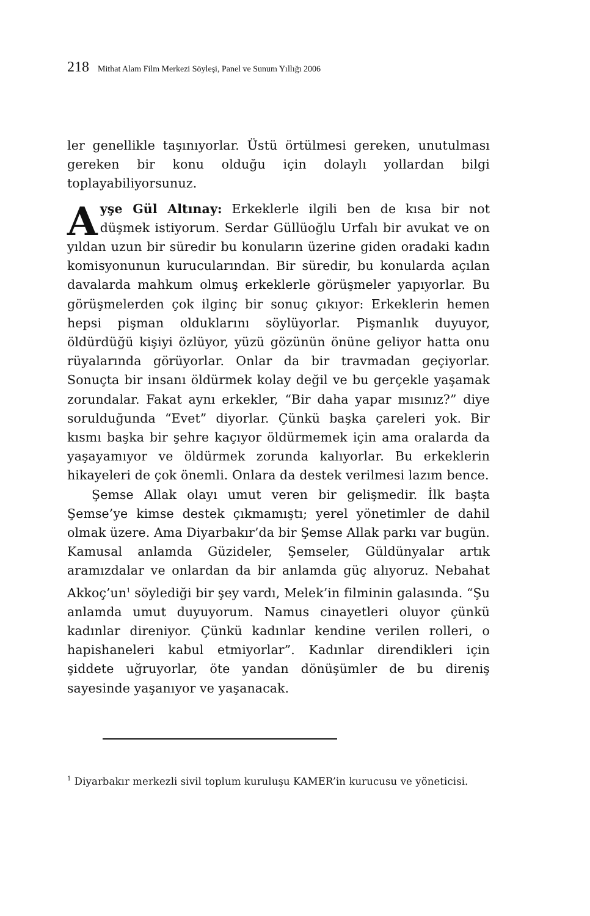218 Mithat Alam Film Merkezi Söyleşi, Panel ve Sunum Yıllığı 2006
ler genellikle taşınıyorlar. Üstü örtülmesi gereken, unutulması gereken bir konu olduğu için dolaylı yollardan bilgi toplayabiliyorsunuz.
Ayşe Gül Altınay: Erkeklerle ilgili ben de kısa bir not düşmek istiyorum. Serdar Güllüoğlu Urfalı bir avukat ve on yıldan uzun bir süredir bu konuların üzerine giden oradaki kadın komisyonunun kurucularından. Bir süredir, bu konularda açılan davalarda mahkum olmuş erkeklerle görüşmeler yapıyorlar. Bu görüşmelerden çok ilginç bir sonuç çıkıyor: Erkeklerin hemen hepsi pişman olduklarını söylüyorlar. Pişmanlık duyuyor, öldürdüğü kişiyi özlüyor, yüzü gözünün önüne geliyor hatta onu rüyalarında görüyorlar. Onlar da bir travmadan geçiyorlar. Sonuçta bir insanı öldürmek kolay değil ve bu gerçekle yaşamak zorundalar. Fakat aynı erkekler, “Bir daha yapar mısınız?” diye sorulduğunda “Evet” diyorlar. Çünkü başka çareleri yok. Bir kısmı başka bir şehre kaçıyor öldürmemek için ama oralarda da yaşayamıyor ve öldürmek zorunda kalıyorlar. Bu erkeklerin hikayeleri de çok önemli. Onlara da destek verilmesi lazım bence.
Şemse Allak olayı umut veren bir gelişmedir. İlk başta Şemse’ye kimse destek çıkmamıştı; yerel yönetimler de dahil olmak üzere. Ama Diyarbakır’da bir Şemse Allak parkı var bugün. Kamusal anlamda Güzideler, Şemseler, Güldünyalar artık aramızdalar ve onlardan da bir anlamda güç alıyoruz. Nebahat Akkoç’un<sup>1</sup> söylediği bir şey vardı, Melek’in filminin galasında. “Şu anlamda umut duyuyorum. Namus cinayetleri oluyor çünkü kadınlar direniyor. Çünkü kadınlar kendine verilen rolleri, o hapishaneleri kabul etmiyorlar”. Kadınlar direndikleri için şiddete uğruyorlar, öte yandan dönüşümler de bu direniş sayesinde yaşanıyor ve yaşanacak.
<sup>1</sup> Diyarbakır merkezli sivil toplum kuruluşu KAMER’in kurucusu ve yöneticisi.